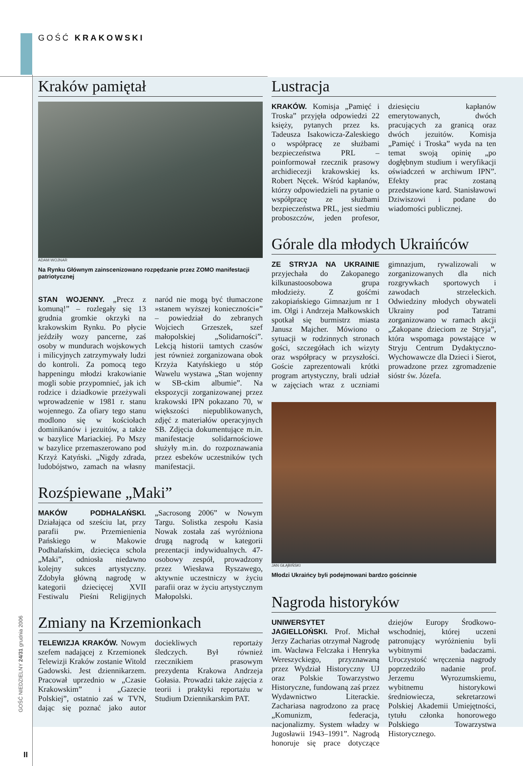GOŚĆ KRAKOWSKI
Kraków pamiętał
ADAM WOJNAR
Na Rynku Głównym zainscenizowano rozpędzanie przez ZOMO manifestacji patriotycznej
STAN WOJENNY. „Precz z komuną!” – rozlegały się 13 grudnia gromkie okrzyki na krakowskim Rynku. Po płycie jeździły wozy pancerne, zaś osoby w mundurach wojskowych i milicyjnych zatrzymywały ludzi do kontroli. Za pomocą tego happeningu młodzi krakowianie mogli sobie przypomnieć, jak ich rodzice i dziadkowie przeżywali wprowadzenie w 1981 r. stanu wojennego. Za ofiary tego stanu modlono się w kościołach dominikanów i jezuitów, a także w bazylice Mariackiej. Po Mszy w bazylice przemaszerowano pod Krzyż Katyński. „Nigdy zdrada, ludobójstwo, zamach na własny naród nie mogą być tłumaczone »stanem wyższej konieczności«” – powiedział do zebranych Wojciech Grzeszek, szef małopolskiej „Solidarności”. Lekcją historii tamtych czasów jest również zorganizowana obok Krzyża Katyńskiego u stóp Wawelu wystawa „Stan wojenny w SB-ckim albumie”. Na ekspozycji zorganizowanej przez krakowski IPN pokazano 70, w większości niepublikowanych, zdjęć z materiałów operacyjnych SB. Zdjęcia dokumentujące m.in. manifestacje solidarnościowe służyły m.in. do rozpoznawania przez esbeków uczestników tych manifestacji.
Rozśpiewane „Maki”
MAKÓW PODHALAŃSKI. Działająca od sześciu lat, przy parafii pw. Przemienienia Pańskiego w Makowie Podhalańskim, dziecięca schola „Maki”, odniosła niedawno kolejny sukces artystyczny. Zdobyła główną nagrodę w kategorii dziecięcej XVII Festiwalu Pieśni Religijnych „Sacrosong 2006” w Nowym Targu. Solistka zespołu Kasia Nowak została zaś wyróżniona drugą nagrodą w kategorii prezentacji indywidualnych. 47-osobowy zespół, prowadzony przez Wiesława Ryszawego, aktywnie uczestniczy w życiu parafii oraz w życiu artystycznym Małopolski.
Zmiany na Krzemionkach
TELEWIZJA KRAKÓW. Nowym szefem nadającej z Krzemionek Telewizji Kraków zostanie Witold Gadowski. Jest dziennikarzem. Pracował uprzednio w „Czasie Krakowskim” i „Gazecie Polskiej”, ostatnio zaś w TVN, dając się poznać jako autor dociekliwych reportaży śledczych. Był również rzecznikiem prasowym prezydenta Krakowa Andrzeja Gołasia. Prowadzi także zajęcia z teorii i praktyki reportażu w Studium Dziennikarskim PAT.
Lustracja
KRAKÓW. Komisja „Pamięć i Troska” przyjęła odpowiedzi 22 księży, pytanych przez ks. Tadeusza Isakowicza-Zaleskiego o współpracę ze służbami bezpieczeństwa PRL – poinformował rzecznik prasowy archidiecezji krakowskiej ks. Robert Nęcek. Wśród kapłanów, którzy odpowiedzieli na pytanie o współpracę ze służbami bezpieczeństwa PRL, jest siedmiu proboszczów, jeden profesor, dziesięciu kapłanów emerytowanych, dwóch pracujących za granicą oraz dwóch jezuitów. Komisja „Pamięć i Troska” wyda na ten temat swoją opinię „po dogłębnym studium i weryfikacji oświadczeń w archiwum IPN”. Efekty prac zostaną przedstawione kard. Stanisławowi Dziwiszowi i podane do wiadomości publicznej.
Górale dla młodych Ukraińców
ZE STRYJA NA UKRAINIE przyjechała do Zakopanego kilkunastoosobowa grupa młodzieży. Z gośćmi zakopiańskiego Gimnazjum nr 1 im. Olgi i Andrzeja Małkowskich spotkał się burmistrz miasta Janusz Majcher. Mówiono o sytuacji w rodzinnych stronach gości, szczegółach ich wizyty oraz współpracy w przyszłości. Goście zaprezentowali krótki program artystyczny, brali udział w zajęciach wraz z uczniami gimnazjum, rywalizowali w zorganizowanych dla nich rozgrywkach sportowych i zawodach strzeleckich. Odwiedziny młodych obywateli Ukrainy pod Tatrami zorganizowano w ramach akcji „Zakopane dzieciom ze Stryja”, która wspomaga powstające w Stryju Centrum Dydaktyczno-Wychowawcze dla Dzieci i Sierot, prowadzone przez zgromadzenie sióstr św. Józefa.
JAN GŁĄBIŃSKI
Młodzi Ukraińcy byli podejmowani bardzo gościnnie
Nagroda historyków
UNIWERSYTET JAGIELLOŃSKI. Prof. Michał Jerzy Zacharias otrzymał Nagrodę im. Wacława Felczaka i Henryka Wereszyckiego, przyznawaną przez Wydział Historyczny UJ oraz Polskie Towarzystwo Historyczne, fundowaną zaś przez Wydawnictwo Literackie. Zachariasa nagrodzono za pracę „Komunizm, federacja, nacjonalizmy. System władzy w Jugosławii 1943–1991”. Nagrodą honoruje się prace dotyczące dziejów Europy Środkowo-wschodniej, której uczeni patronujący wyróżnieniu byli wybitnymi badaczami. Uroczystość wręczenia nagrody poprzedziło nadanie prof. Jerzemu Wyrozumskiemu, wybitnemu historykowi średniowiecza, sekretarzowi Polskiej Akademii Umiejętności, tytułu członka honorowego Polskiego Towarzystwa Historycznego.
GOŚĆ NIEDZIELNY 24/31 grudnia 2006
II